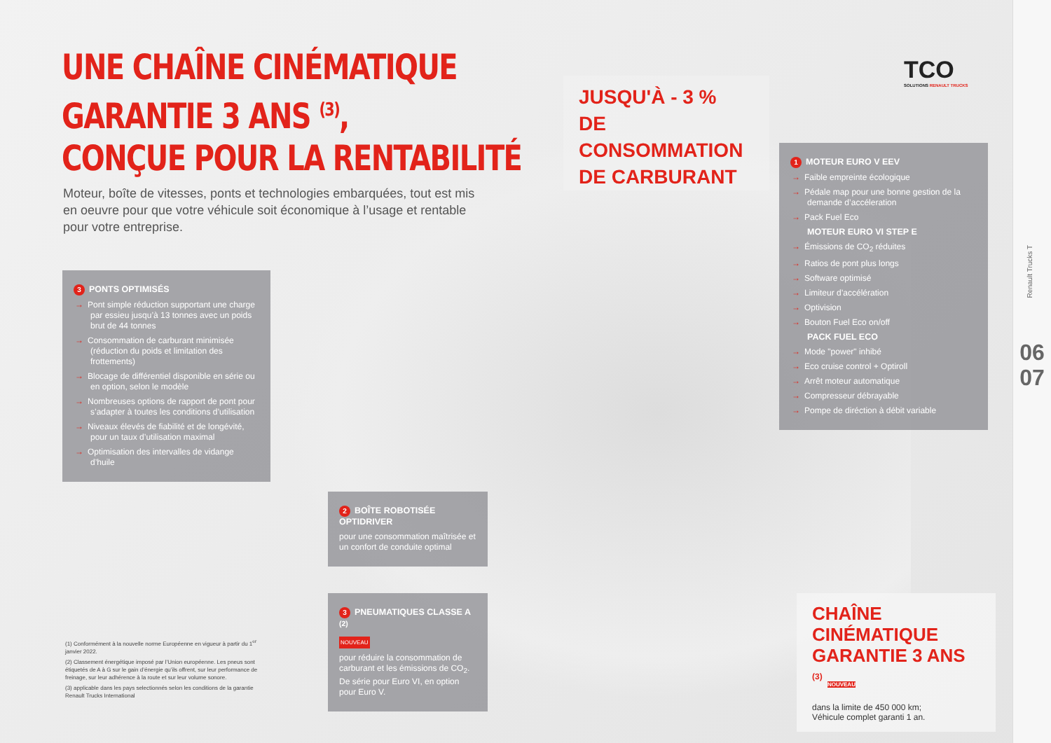UNE CHAÎNE CINÉMATIQUE
GARANTIE 3 ANS <sup>(3)</sup>,
CONÇUE POUR LA RENTABILITÉ
Moteur, boîte de vitesses, ponts et technologies embarquées, tout est mis en oeuvre pour que votre véhicule soit économique à l’usage et rentable pour votre entreprise.
JUSQU'À - 3 %
DE CONSOMMATION
DE CARBURANT
TCO
SOLUTIONS RENAULT TRUCKS
3 PONTS OPTIMISÉS
→ Pont simple réduction supportant une charge par essieu jusqu’à 13 tonnes avec un poids brut de 44 tonnes
→ Consommation de carburant minimisée (réduction du poids et limitation des frottements)
→ Blocage de différentiel disponible en série ou en option, selon le modèle
→ Nombreuses options de rapport de pont pour s’adapter à toutes les conditions d’utilisation
→ Niveaux élevés de fiabilité et de longévité, pour un taux d’utilisation maximal
→ Optimisation des intervalles de vidange d’huile
1 MOTEUR EURO V EEV
→ Faible empreinte écologique
→ Pédale map pour une bonne gestion de la demande d’accéleration
→ Pack Fuel Eco
MOTEUR EURO VI STEP E
→ Émissions de CO<sub>2</sub> réduites
→ Ratios de pont plus longs
→ Software optimisé
→ Limiteur d’accélération
→ Optivision
→ Bouton Fuel Eco on/off
PACK FUEL ECO
→ Mode "power" inhibé
→ Eco cruise control + Optiroll
→ Arrêt moteur automatique
→ Compresseur débrayable
→ Pompe de diréction à débit variable
2 BOÎTE ROBOTISÉE OPTIDRIVER
pour une consommation maîtrisée et un confort de conduite optimal
3 PNEUMATIQUES CLASSE A <sup>(2)</sup>
NOUVEAU
pour réduire la consommation de carburant et les émissions de CO<sub>2</sub>. De série pour Euro VI, en option pour Euro V.
CHAÎNE CINÉMATIQUE
GARANTIE 3 ANS <sup>(3)</sup> NOUVEAU
dans la limite de 450 000 km;
Véhicule complet garanti 1 an.
(1) Conformément à la nouvelle norme Européenne en vigueur à partir du 1<sup>er</sup> janvier 2022.
(2) Classement énergétique imposé par l’Union européenne. Les pneus sont étiquetés de A à G sur le gain d’énergie qu’ils offrent, sur leur performance de freinage, sur leur adhérence à la route et sur leur volume sonore.
(3) applicable dans les pays selectionnés selon les conditions de la garantie Renault Trucks International
Renault Trucks T
06
07